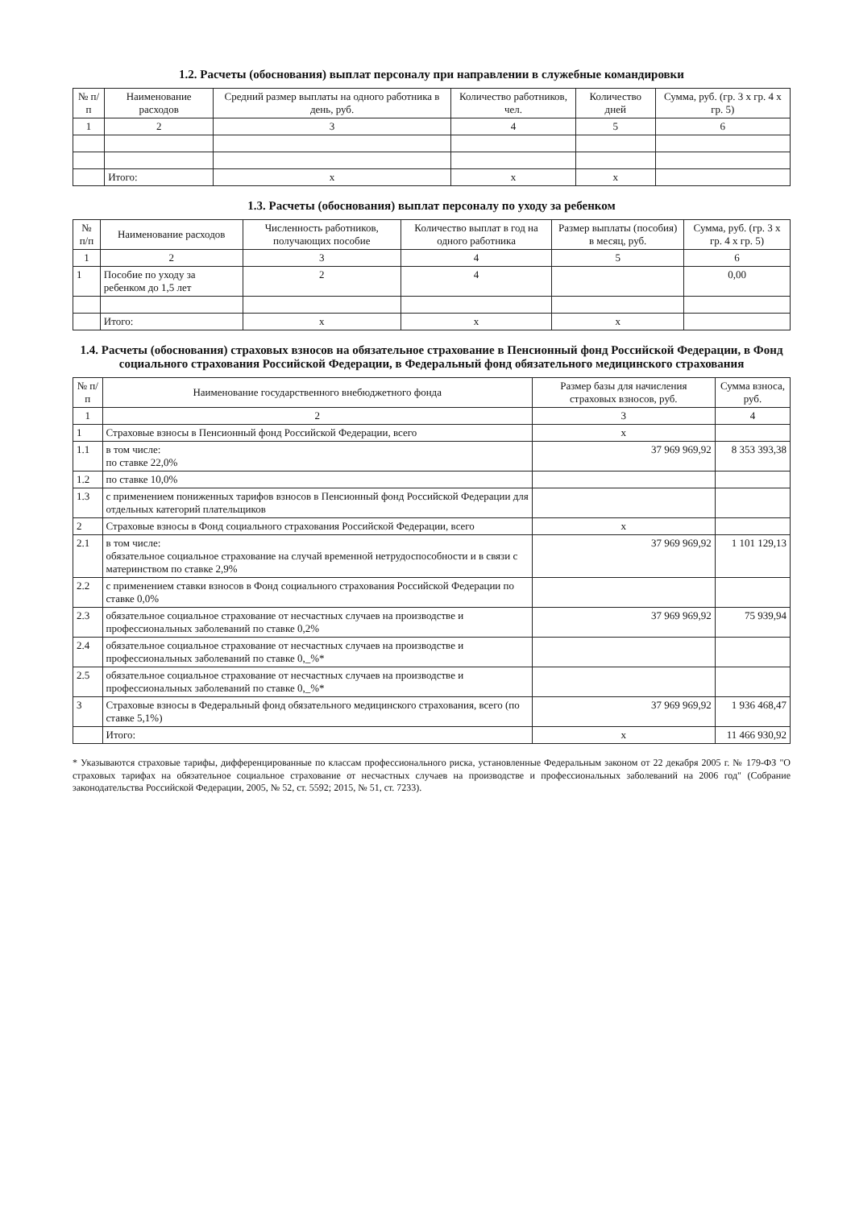1.2. Расчеты (обоснования) выплат персоналу при направлении в служебные командировки
| № п/п | Наименование расходов | Средний размер выплаты на одного работника в день, руб. | Количество работников, чел. | Количество дней | Сумма, руб. (гр. 3 x гр. 4 x гр. 5) |
| --- | --- | --- | --- | --- | --- |
| 1 | 2 | 3 | 4 | 5 | 6 |
| | Итого: | x | x | x | |
1.3. Расчеты (обоснования) выплат персоналу по уходу за ребенком
| № п/п | Наименование расходов | Численность работников, получающих пособие | Количество выплат в год на одного работника | Размер выплаты (пособия) в месяц, руб. | Сумма, руб. (гр. 3 x гр. 4 x гр. 5) |
| --- | --- | --- | --- | --- | --- |
| 1 | 2 | 3 | 4 | 5 | 6 |
| 1 | Пособие по уходу за ребенком до 1,5 лет | 2 | 4 | | 0,00 |
| | Итого: | x | x | x | |
1.4. Расчеты (обоснования) страховых взносов на обязательное страхование в Пенсионный фонд Российской Федерации, в Фонд социального страхования Российской Федерации, в Федеральный фонд обязательного медицинского страхования
| № п/п | Наименование государственного внебюджетного фонда | Размер базы для начисления страховых взносов, руб. | Сумма взноса, руб. |
| --- | --- | --- | --- |
| 1 | 2 | 3 | 4 |
| 1 | Страховые взносы в Пенсионный фонд Российской Федерации, всего | x | |
| 1.1 | в том числе: по ставке 22,0% | 37 969 969,92 | 8 353 393,38 |
| 1.2 | по ставке 10,0% | | |
| 1.3 | с применением пониженных тарифов взносов в Пенсионный фонд Российской Федерации для отдельных категорий плательщиков | | |
| 2 | Страховые взносы в Фонд социального страхования Российской Федерации, всего | x | |
| 2.1 | в том числе: обязательное социальное страхование на случай временной нетрудоспособности и в связи с материнством по ставке 2,9% | 37 969 969,92 | 1 101 129,13 |
| 2.2 | с применением ставки взносов в Фонд социального страхования Российской Федерации по ставке 0,0% | | |
| 2.3 | обязательное социальное страхование от несчастных случаев на производстве и профессиональных заболеваний по ставке 0,2% | 37 969 969,92 | 75 939,94 |
| 2.4 | обязательное социальное страхование от несчастных случаев на производстве и профессиональных заболеваний по ставке 0,_%* | | |
| 2.5 | обязательное социальное страхование от несчастных случаев на производстве и профессиональных заболеваний по ставке 0,_%* | | |
| 3 | Страховые взносы в Федеральный фонд обязательного медицинского страхования, всего (по ставке 5,1%) | 37 969 969,92 | 1 936 468,47 |
| | Итого: | x | 11 466 930,92 |
* Указываются страховые тарифы, дифференцированные по классам профессионального риска, установленные Федеральным законом от 22 декабря 2005 г. № 179-ФЗ "О страховых тарифах на обязательное социальное страхование от несчастных случаев на производстве и профессиональных заболеваний на 2006 год" (Собрание законодательства Российской Федерации, 2005, № 52, ст. 5592; 2015, № 51, ст. 7233).